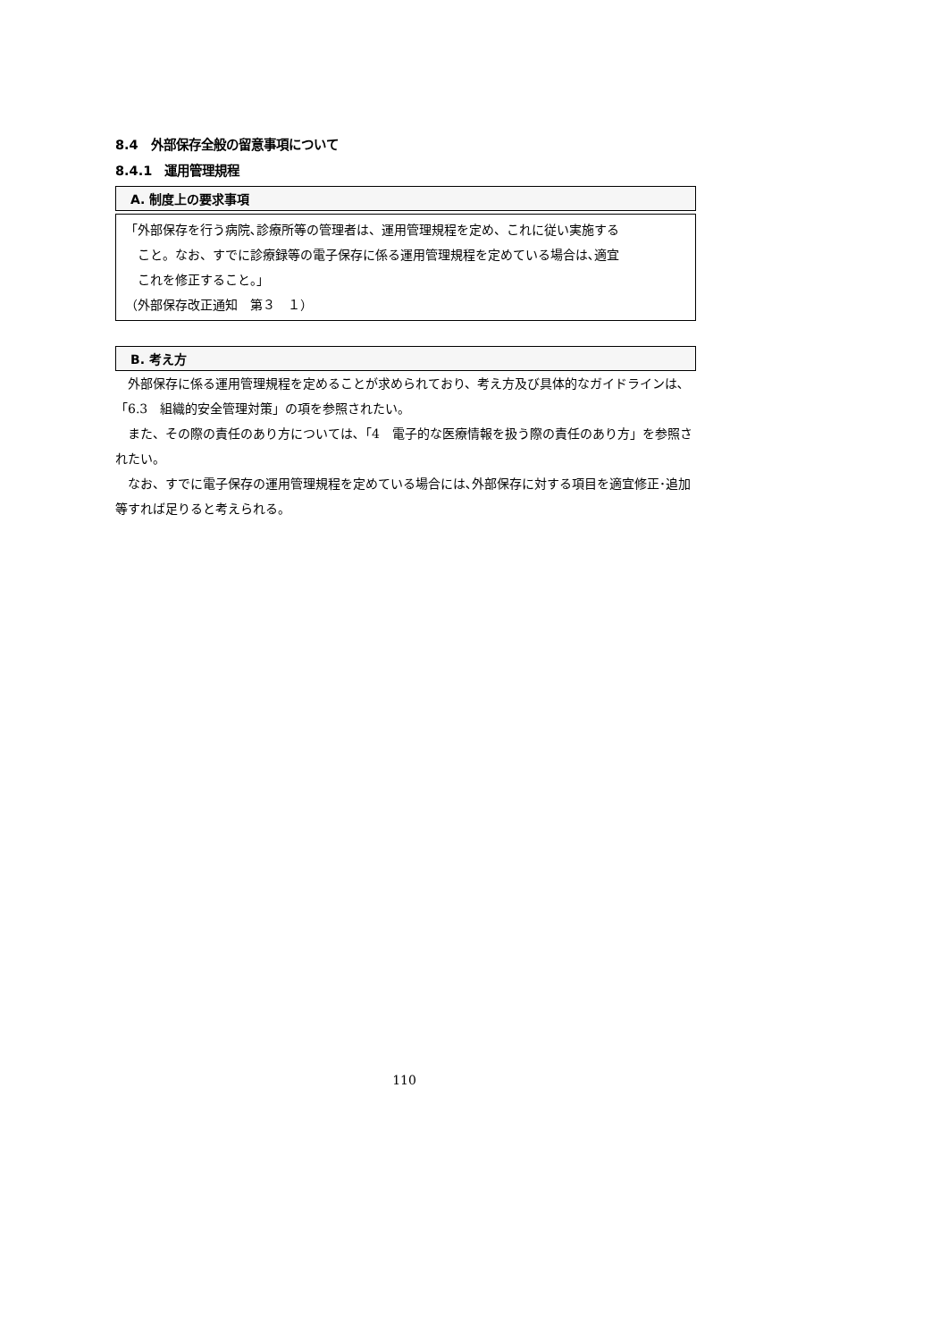8.4　外部保存全般の留意事項について
8.4.1　運用管理規程
A. 制度上の要求事項
「外部保存を行う病院､診療所等の管理者は、運用管理規程を定め、これに従い実施する
こと。なお、すでに診療録等の電子保存に係る運用管理規程を定めている場合は､適宜
これを修正すること。」
（外部保存改正通知　第３　１）
B. 考え方
外部保存に係る運用管理規程を定めることが求められており、考え方及び具体的なガイドラインは､「6.3　組織的安全管理対策」の項を参照されたい。
また、その際の責任のあり方については､「4　電子的な医療情報を扱う際の責任のあり方」を参照されたい。
なお、すでに電子保存の運用管理規程を定めている場合には､外部保存に対する項目を適宜修正･追加等すれば足りると考えられる。
110